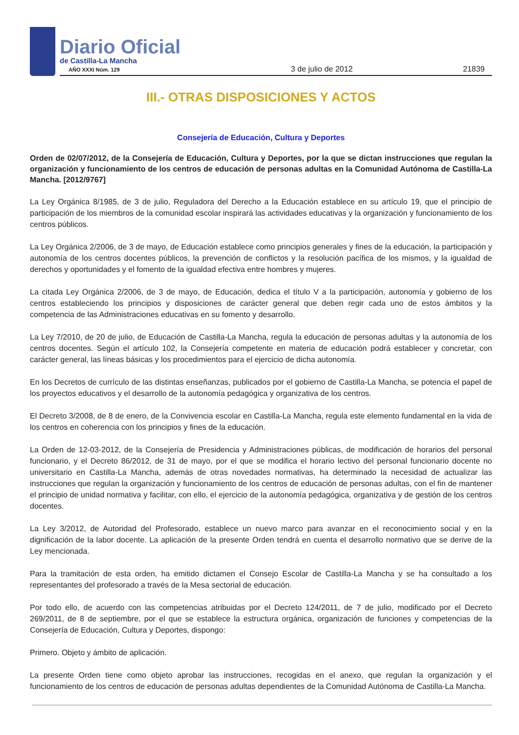Diario Oficial
de Castilla-La Mancha
AÑO XXXI Núm. 129
3 de julio de 2012 21839
III.- OTRAS DISPOSICIONES Y ACTOS
Consejería de Educación, Cultura y Deportes
Orden de 02/07/2012, de la Consejería de Educación, Cultura y Deportes, por la que se dictan instrucciones que regulan la organización y funcionamiento de los centros de educación de personas adultas en la Comunidad Autónoma de Castilla-La Mancha. [2012/9767]
La Ley Orgánica 8/1985, de 3 de julio, Reguladora del Derecho a la Educación establece en su artículo 19, que el principio de participación de los miembros de la comunidad escolar inspirará las actividades educativas y la organización y funcionamiento de los centros públicos.
La Ley Orgánica 2/2006, de 3 de mayo, de Educación establece como principios generales y fines de la educación, la participación y autonomía de los centros docentes públicos, la prevención de conflictos y la resolución pacífica de los mismos, y la igualdad de derechos y oportunidades y el fomento de la igualdad efectiva entre hombres y mujeres.
La citada Ley Orgánica 2/2006, de 3 de mayo, de Educación, dedica el título V a la participación, autonomía y gobierno de los centros estableciendo los principios y disposiciones de carácter general que deben regir cada uno de estos ámbitos y la competencia de las Administraciones educativas en su fomento y desarrollo.
La Ley 7/2010, de 20 de julio, de Educación de Castilla-La Mancha, regula la educación de personas adultas y la autonomía de los centros docentes. Según el artículo 102, la Consejería competente en materia de educación podrá establecer y concretar, con carácter general, las líneas básicas y los procedimientos para el ejercicio de dicha autonomía.
En los Decretos de currículo de las distintas enseñanzas, publicados por el gobierno de Castilla-La Mancha, se potencia el papel de los proyectos educativos y el desarrollo de la autonomía pedagógica y organizativa de los centros.
El Decreto 3/2008, de 8 de enero, de la Convivencia escolar en Castilla-La Mancha, regula este elemento fundamental en la vida de los centros en coherencia con los principios y fines de la educación.
La Orden de 12-03-2012, de la Consejería de Presidencia y Administraciones públicas, de modificación de horarios del personal funcionario, y el Decreto 86/2012, de 31 de mayo, por el que se modifica el horario lectivo del personal funcionario docente no universitario en Castilla-La Mancha, además de otras novedades normativas, ha determinado la necesidad de actualizar las instrucciones que regulan la organización y funcionamiento de los centros de educación de personas adultas, con el fin de mantener el principio de unidad normativa y facilitar, con ello, el ejercicio de la autonomía pedagógica, organizativa y de gestión de los centros docentes.
La Ley 3/2012, de Autoridad del Profesorado, establece un nuevo marco para avanzar en el reconocimiento social y en la dignificación de la labor docente. La aplicación de la presente Orden tendrá en cuenta el desarrollo normativo que se derive de la Ley mencionada.
Para la tramitación de esta orden, ha emitido dictamen el Consejo Escolar de Castilla-La Mancha y se ha consultado a los representantes del profesorado a través de la Mesa sectorial de educación.
Por todo ello, de acuerdo con las competencias atribuidas por el Decreto 124/2011, de 7 de julio, modificado por el Decreto 269/2011, de 8 de septiembre, por el que se establece la estructura orgánica, organización de funciones y competencias de la Consejería de Educación, Cultura y Deportes, dispongo:
Primero. Objeto y ámbito de aplicación.
La presente Orden tiene como objeto aprobar las instrucciones, recogidas en el anexo, que regulan la organización y el funcionamiento de los centros de educación de personas adultas dependientes de la Comunidad Autónoma de Castilla-La Mancha.